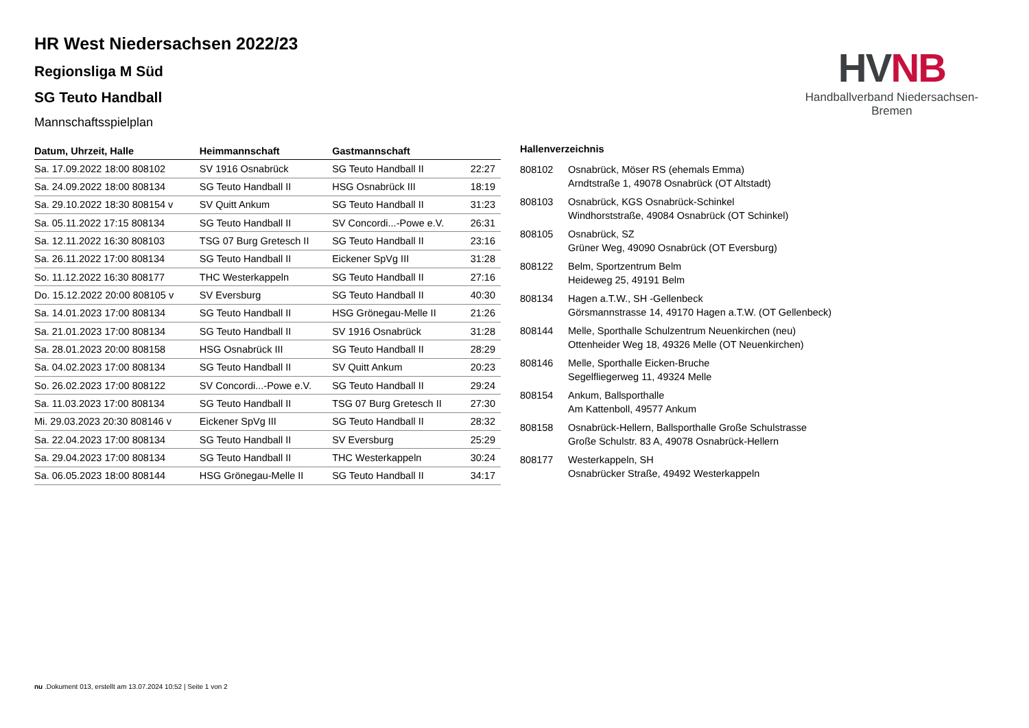HVNB
Handballverband Niedersachsen-Bremen
HR West Niedersachsen 2022/23
Regionsliga M Süd
SG Teuto Handball
Mannschaftsspielplan
| Datum, Uhrzeit, Halle | Heimmannschaft | Gastmannschaft | |
| --- | --- | --- | --- |
| Sa. 17.09.2022 18:00 808102 | SV 1916 Osnabrück | SG Teuto Handball II | 22:27 |
| Sa. 24.09.2022 18:00 808134 | SG Teuto Handball II | HSG Osnabrück III | 18:19 |
| Sa. 29.10.2022 18:30 808154 v | SV Quitt Ankum | SG Teuto Handball II | 31:23 |
| Sa. 05.11.2022 17:15 808134 | SG Teuto Handball II | SV Concordi...-Powe e.V. | 26:31 |
| Sa. 12.11.2022 16:30 808103 | TSG 07 Burg Gretesch II | SG Teuto Handball II | 23:16 |
| Sa. 26.11.2022 17:00 808134 | SG Teuto Handball II | Eickener SpVg III | 31:28 |
| So. 11.12.2022 16:30 808177 | THC Westerkappeln | SG Teuto Handball II | 27:16 |
| Do. 15.12.2022 20:00 808105 v | SV Eversburg | SG Teuto Handball II | 40:30 |
| Sa. 14.01.2023 17:00 808134 | SG Teuto Handball II | HSG Grönegau-Melle II | 21:26 |
| Sa. 21.01.2023 17:00 808134 | SG Teuto Handball II | SV 1916 Osnabrück | 31:28 |
| Sa. 28.01.2023 20:00 808158 | HSG Osnabrück III | SG Teuto Handball II | 28:29 |
| Sa. 04.02.2023 17:00 808134 | SG Teuto Handball II | SV Quitt Ankum | 20:23 |
| So. 26.02.2023 17:00 808122 | SV Concordi...-Powe e.V. | SG Teuto Handball II | 29:24 |
| Sa. 11.03.2023 17:00 808134 | SG Teuto Handball II | TSG 07 Burg Gretesch II | 27:30 |
| Mi. 29.03.2023 20:30 808146 v | Eickener SpVg III | SG Teuto Handball II | 28:32 |
| Sa. 22.04.2023 17:00 808134 | SG Teuto Handball II | SV Eversburg | 25:29 |
| Sa. 29.04.2023 17:00 808134 | SG Teuto Handball II | THC Westerkappeln | 30:24 |
| Sa. 06.05.2023 18:00 808144 | HSG Grönegau-Melle II | SG Teuto Handball II | 34:17 |
Hallenverzeichnis
| 808102 | Osnabrück, Möser RS (ehemals Emma) Arndtstraße 1, 49078 Osnabrück (OT Altstadt) |
| 808103 | Osnabrück, KGS Osnabrück-Schinkel Windhorststraße, 49084 Osnabrück (OT Schinkel) |
| 808105 | Osnabrück, SZ Grüner Weg, 49090 Osnabrück (OT Eversburg) |
| 808122 | Belm, Sportzentrum Belm Heideweg 25, 49191 Belm |
| 808134 | Hagen a.T.W., SH -Gellenbeck Görsmannstrasse 14, 49170 Hagen a.T.W. (OT Gellenbeck) |
| 808144 | Melle, Sporthalle Schulzentrum Neuenkirchen (neu) Ottenheider Weg 18, 49326 Melle (OT Neuenkirchen) |
| 808146 | Melle, Sporthalle Eicken-Bruche Segelfliegerweg 11, 49324 Melle |
| 808154 | Ankum, Ballsporthalle Am Kattenboll, 49577 Ankum |
| 808158 | Osnabrück-Hellern, Ballsporthalle Große Schulstrasse Große Schulstr. 83 A, 49078 Osnabrück-Hellern |
| 808177 | Westerkappeln, SH Osnabrücker Straße, 49492 Westerkappeln |
nu .Dokument 013, erstellt am 13.07.2024 10:52 | Seite 1 von 2